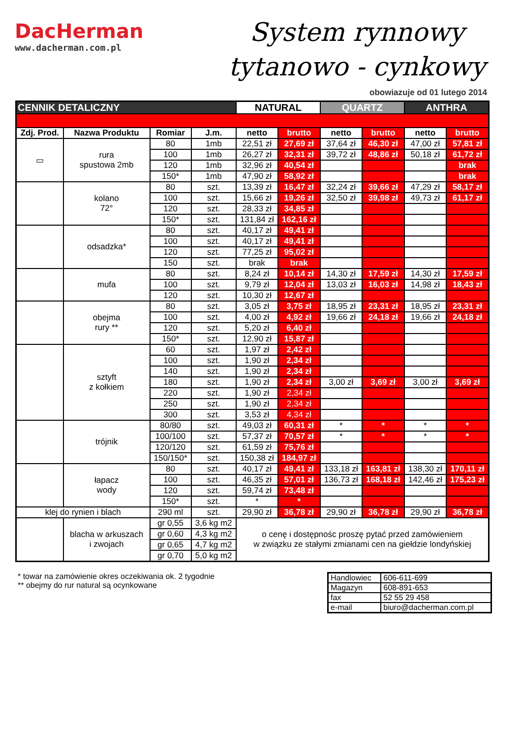DacHerman
www.dacherman.com.pl
System rynnowy
tytanowo - cynkowy
obowiazuje od 01 lutego 2014
| CENNIK DETALICZNY | | | | NATURAL | | QUARTZ | | ANTHRA | |
| Zdj. Prod. | Nazwa Produktu | Romiar | J.m. | netto | brutto | netto | brutto | netto | brutto |
| ▭ | rura spustowa 2mb | 80 | 1mb | 22,51 zł | 27,69 zł | 37,64 zł | 46,30 zł | 47,00 zł | 57,81 zł |
| | | 100 | 1mb | 26,27 zł | 32,31 zł | 39,72 zł | 48,86 zł | 50,18 zł | 61,72 zł |
| | | 120 | 1mb | 32,96 zł | 40,54 zł | | | | brak |
| | | 150* | 1mb | 47,90 zł | 58,92 zł | | | | brak |
| | kolano 72° | 80 | szt. | 13,39 zł | 16,47 zł | 32,24 zł | 39,66 zł | 47,29 zł | 58,17 zł |
| | | 100 | szt. | 15,66 zł | 19,26 zł | 32,50 zł | 39,98 zł | 49,73 zł | 61,17 zł |
| | | 120 | szt. | 28,33 zł | 34,85 zł | | | | |
| | | 150* | szt. | 131,84 zł | 162,16 zł | | | | |
| | odsadzka* | 80 | szt. | 40,17 zł | 49,41 zł | | | | |
| | | 100 | szt. | 40,17 zł | 49,41 zł | | | | |
| | | 120 | szt. | 77,25 zł | 95,02 zł | | | | |
| | | 150 | szt. | brak | brak | | | | |
| | mufa | 80 | szt. | 8,24 zł | 10,14 zł | 14,30 zł | 17,59 zł | 14,30 zł | 17,59 zł |
| | | 100 | szt. | 9,79 zł | 12,04 zł | 13,03 zł | 16,03 zł | 14,98 zł | 18,43 zł |
| | | 120 | szt. | 10,30 zł | 12,67 zł | | | | |
| | obejma rury ** | 80 | szt. | 3,05 zł | 3,75 zł | 18,95 zł | 23,31 zł | 18,95 zł | 23,31 zł |
| | | 100 | szt. | 4,00 zł | 4,92 zł | 19,66 zł | 24,18 zł | 19,66 zł | 24,18 zł |
| | | 120 | szt. | 5,20 zł | 6,40 zł | | | | |
| | | 150* | szt. | 12,90 zł | 15,87 zł | | | | |
| | sztyft z kołkiem | 60 | szt. | 1,97 zł | 2,42 zł | | | | |
| | | 100 | szt. | 1,90 zł | 2,34 zł | | | | |
| | | 140 | szt. | 1,90 zł | 2,34 zł | | | | |
| | | 180 | szt. | 1,90 zł | 2,34 zł | 3,00 zł | 3,69 zł | 3,00 zł | 3,69 zł |
| | | 220 | szt. | 1,90 zł | 2,34 zł | | | | |
| | | 250 | szt. | 1,90 zł | 2,34 zł | | | | |
| | | 300 | szt. | 3,53 zł | 4,34 zł | | | | |
| | trójnik | 80/80 | szt. | 49,03 zł | 60,31 zł | * | * | * | * |
| | | 100/100 | szt. | 57,37 zł | 70,57 zł | * | * | * | * |
| | | 120/120 | szt. | 61,59 zł | 75,76 zł | | | | |
| | | 150/150* | szt. | 150,38 zł | 184,97 zł | | | | |
| | łapacz wody | 80 | szt. | 40,17 zł | 49,41 zł | 133,18 zł | 163,81 zł | 138,30 zł | 170,11 zł |
| | | 100 | szt. | 46,35 zł | 57,01 zł | 136,73 zł | 168,18 zł | 142,46 zł | 175,23 zł |
| | | 120 | szt. | 59,74 zł | 73,48 zł | | | | |
| | | 150* | szt. | * | * | | | | |
| klej do rynien i blach | | 290 ml | szt. | 29,90 zł | 36,78 zł | 29,90 zł | 36,78 zł | 29,90 zł | 36,78 zł |
| | blacha w arkuszach i zwojach | gr 0,55 | 3,6 kg m2 | o cenę i dostępnośc proszę pytać przed zamówieniem w związku ze stałymi zmianami cen na giełdzie londyńskiej | | | | | |
| | | gr 0,60 | 4,3 kg m2 | | | | | | |
| | | gr 0,65 | 4,7 kg m2 | | | | | | |
| | | gr 0,70 | 5,0 kg m2 | | | | | | |
* towar na zamówienie okres oczekiwania ok. 2 tygodnie
** obejmy do rur natural są ocynkowane
| Handlowiec | | 606-611-699 |
| Magazyn | | 608-891-653 |
| fax | | 52 55 29 458 |
| e-mail | biuro@dacherman.com.pl | |